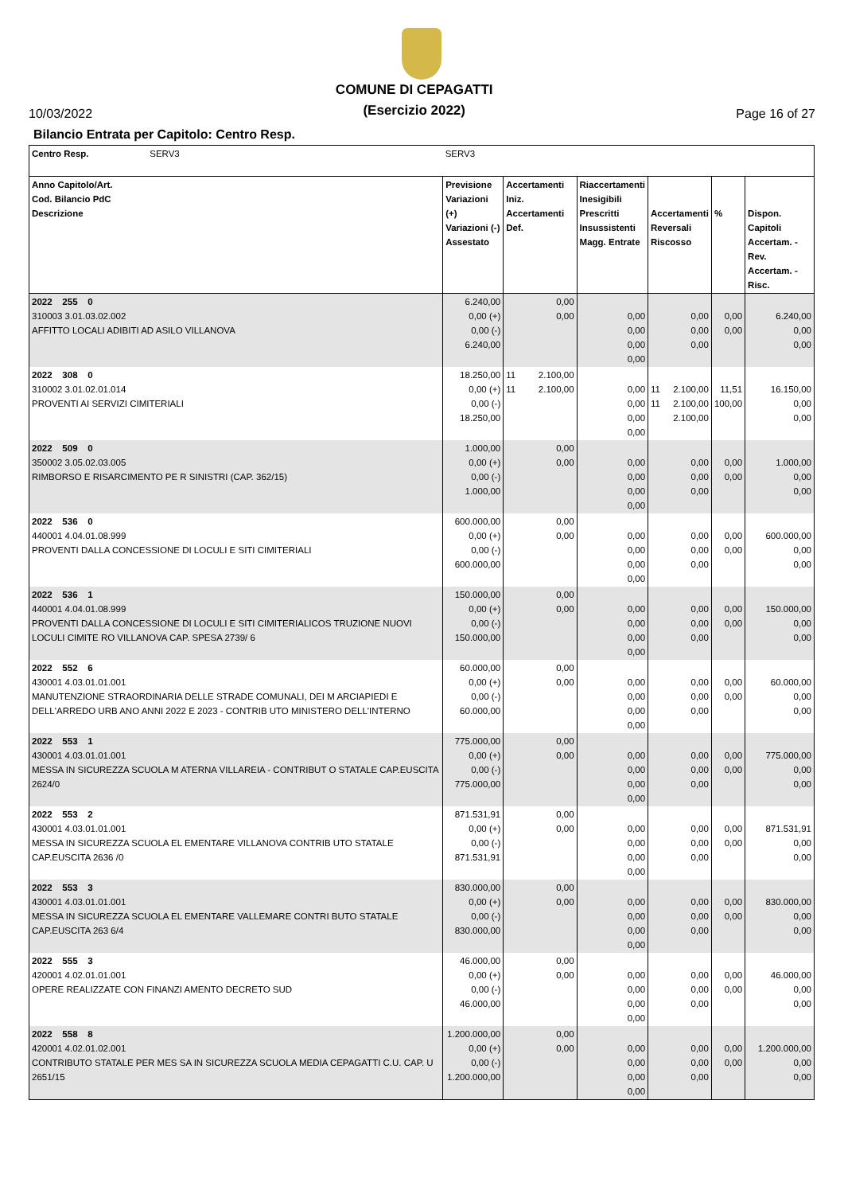10/03/2022
COMUNE DI CEPAGATTI
(Esercizio 2022)
Page 16 of 27
Bilancio Entrata per Capitolo: Centro Resp.
| Centro Resp. SERV3 | SERV3 | | | | | | | |
| --- | --- | --- | --- | --- | --- | --- | --- | --- |
| Anno Capitolo/Art. Cod. Bilancio PdC Descrizione | Previsione Variazioni (+) Variazioni (-) Assestato | Accertamenti Iniz. Accertamenti Def. | | Riaccertamenti Inesigibili Prescritti Insussistenti Magg. Entrate | Accertamenti Reversali Riscosso | | % | Dispon. Capitoli Accertam. - Rev. Accertam. - Risc. |
| 2022 255 0 310003 3.01.03.02.002 AFFITTO LOCALI ADIBITI AD ASILO VILLANOVA | 6.240,00 0,00 (+) 0,00 (-) 6.240,00 | | 0,00 0,00 | 0,00 0,00 0,00 0,00 | | 0,00 0,00 0,00 | 0,00 0,00 | 6.240,00 0,00 0,00 |
| 2022 308 0 310002 3.01.02.01.014 PROVENTI AI SERVIZI CIMITERIALI | 18.250,00 0,00 (+) 0,00 (-) 18.250,00 | 11 11 | 2.100,00 2.100,00 | 0,00 0,00 0,00 0,00 | 11 11 | 2.100,00 2.100,00 2.100,00 | 11,51 100,00 | 16.150,00 0,00 0,00 |
| 2022 509 0 350002 3.05.02.03.005 RIMBORSO E RISARCIMENTO PE R SINISTRI (CAP. 362/15) | 1.000,00 0,00 (+) 0,00 (-) 1.000,00 | | 0,00 0,00 | 0,00 0,00 0,00 0,00 | | 0,00 0,00 0,00 | 0,00 0,00 | 1.000,00 0,00 0,00 |
| 2022 536 0 440001 4.04.01.08.999 PROVENTI DALLA CONCESSIONE DI LOCULI E SITI CIMITERIALI | 600.000,00 0,00 (+) 0,00 (-) 600.000,00 | | 0,00 0,00 | 0,00 0,00 0,00 0,00 | | 0,00 0,00 0,00 | 0,00 0,00 | 600.000,00 0,00 0,00 |
| 2022 536 1 440001 4.04.01.08.999 PROVENTI DALLA CONCESSIONE DI LOCULI E SITI CIMITERIALICOS TRUZIONE NUOVI LOCULI CIMITE RO VILLANOVA CAP. SPESA 2739/ 6 | 150.000,00 0,00 (+) 0,00 (-) 150.000,00 | | 0,00 0,00 | 0,00 0,00 0,00 0,00 | | 0,00 0,00 0,00 | 0,00 0,00 | 150.000,00 0,00 0,00 |
| 2022 552 6 430001 4.03.01.01.001 MANUTENZIONE STRAORDINARIA DELLE STRADE COMUNALI, DEI M ARCIAPIEDI E DELL'ARREDO URB ANO ANNI 2022 E 2023 - CONTRIB UTO MINISTERO DELL'INTERNO | 60.000,00 0,00 (+) 0,00 (-) 60.000,00 | | 0,00 0,00 | 0,00 0,00 0,00 0,00 | | 0,00 0,00 0,00 | 0,00 0,00 | 60.000,00 0,00 0,00 |
| 2022 553 1 430001 4.03.01.01.001 MESSA IN SICUREZZA SCUOLA M ATERNA VILLAREIA - CONTRIBUT O STATALE CAP.EUSCITA 2624/0 | 775.000,00 0,00 (+) 0,00 (-) 775.000,00 | | 0,00 0,00 | 0,00 0,00 0,00 0,00 | | 0,00 0,00 0,00 | 0,00 0,00 | 775.000,00 0,00 0,00 |
| 2022 553 2 430001 4.03.01.01.001 MESSA IN SICUREZZA SCUOLA EL EMENTARE VILLANOVA CONTRIB UTO STATALE CAP.EUSCITA 2636 /0 | 871.531,91 0,00 (+) 0,00 (-) 871.531,91 | | 0,00 0,00 | 0,00 0,00 0,00 0,00 | | 0,00 0,00 0,00 | 0,00 0,00 | 871.531,91 0,00 0,00 |
| 2022 553 3 430001 4.03.01.01.001 MESSA IN SICUREZZA SCUOLA EL EMENTARE VALLEMARE CONTRI BUTO STATALE CAP.EUSCITA 263 6/4 | 830.000,00 0,00 (+) 0,00 (-) 830.000,00 | | 0,00 0,00 | 0,00 0,00 0,00 0,00 | | 0,00 0,00 0,00 | 0,00 0,00 | 830.000,00 0,00 0,00 |
| 2022 555 3 420001 4.02.01.01.001 OPERE REALIZZATE CON FINANZI AMENTO DECRETO SUD | 46.000,00 0,00 (+) 0,00 (-) 46.000,00 | | 0,00 0,00 | 0,00 0,00 0,00 0,00 | | 0,00 0,00 0,00 | 0,00 0,00 | 46.000,00 0,00 0,00 |
| 2022 558 8 420001 4.02.01.02.001 CONTRIBUTO STATALE PER MES SA IN SICUREZZA SCUOLA MEDIA CEPAGATTI C.U. CAP. U 2651/15 | 1.200.000,00 0,00 (+) 0,00 (-) 1.200.000,00 | | 0,00 0,00 | 0,00 0,00 0,00 0,00 | | 0,00 0,00 0,00 | 0,00 0,00 | 1.200.000,00 0,00 0,00 |